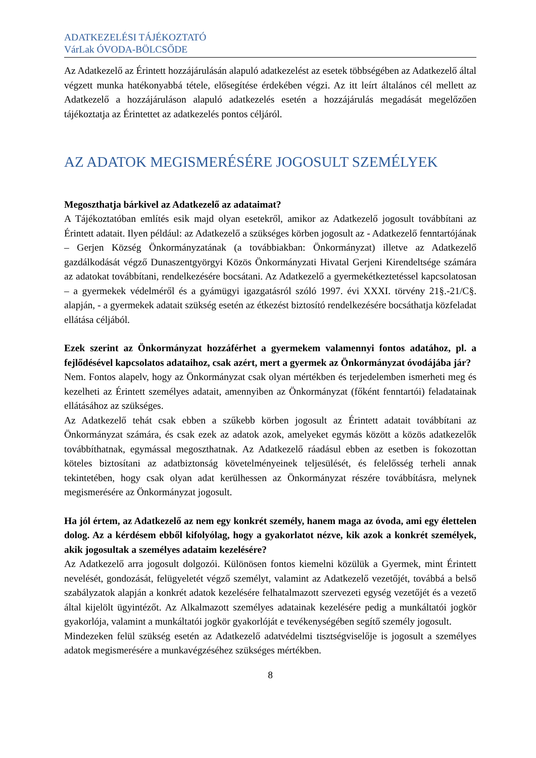ADATKEZELÉSI TÁJÉKOZTATÓ
VárLak ÓVODA-BÖLCSŐDE
Az Adatkezelő az Érintett hozzájárulásán alapuló adatkezelést az esetek többségében az Adatkezelő által végzett munka hatékonyabbá tétele, elősegítése érdekében végzi. Az itt leírt általános cél mellett az Adatkezelő a hozzájáruláson alapuló adatkezelés esetén a hozzájárulás megadását megelőzően tájékoztatja az Érintettet az adatkezelés pontos céljáról.
AZ ADATOK MEGISMERÉSÉRE JOGOSULT SZEMÉLYEK
Megoszthatja bárkivel az Adatkezelő az adataimat?
A Tájékoztatóban említés esik majd olyan esetekről, amikor az Adatkezelő jogosult továbbítani az Érintett adatait. Ilyen például: az Adatkezelő a szükséges körben jogosult az - Adatkezelő fenntartójának – Gerjen Község Önkormányzatának (a továbbiakban: Önkormányzat) illetve az Adatkezelő gazdálkodását végző Dunaszentgyörgyi Közös Önkormányzati Hivatal Gerjeni Kirendeltsége számára az adatokat továbbítani, rendelkezésére bocsátani. Az Adatkezelő a gyermekétkeztetéssel kapcsolatosan – a gyermekek védelméről és a gyámügyi igazgatásról szóló 1997. évi XXXI. törvény 21§.-21/C§. alapján, - a gyermekek adatait szükség esetén az étkezést biztosító rendelkezésére bocsáthatja közfeladat ellátása céljából.
Ezek szerint az Önkormányzat hozzáférhet a gyermekem valamennyi fontos adatához, pl. a fejlődésével kapcsolatos adataihoz, csak azért, mert a gyermek az Önkormányzat óvodájába jár?
Nem. Fontos alapelv, hogy az Önkormányzat csak olyan mértékben és terjedelemben ismerheti meg és kezelheti az Érintett személyes adatait, amennyiben az Önkormányzat (főként fenntartói) feladatainak ellátásához az szükséges.
Az Adatkezelő tehát csak ebben a szűkebb körben jogosult az Érintett adatait továbbítani az Önkormányzat számára, és csak ezek az adatok azok, amelyeket egymás között a közös adatkezelők továbbíthatnak, egymással megoszthatnak. Az Adatkezelő ráadásul ebben az esetben is fokozottan köteles biztosítani az adatbiztonság követelményeinek teljesülését, és felelősség terheli annak tekintetében, hogy csak olyan adat kerülhessen az Önkormányzat részére továbbításra, melynek megismerésére az Önkormányzat jogosult.
Ha jól értem, az Adatkezelő az nem egy konkrét személy, hanem maga az óvoda, ami egy élettelen dolog. Az a kérdésem ebből kifolyólag, hogy a gyakorlatot nézve, kik azok a konkrét személyek, akik jogosultak a személyes adataim kezelésére?
Az Adatkezelő arra jogosult dolgozói. Különösen fontos kiemelni közülük a Gyermek, mint Érintett nevelését, gondozását, felügyeletét végző személyt, valamint az Adatkezelő vezetőjét, továbbá a belső szabályzatok alapján a konkrét adatok kezelésére felhatalmazott szervezeti egység vezetőjét és a vezető által kijelölt ügyintézőt. Az Alkalmazott személyes adatainak kezelésére pedig a munkáltatói jogkör gyakorlója, valamint a munkáltatói jogkör gyakorlóját e tevékenységében segítő személy jogosult.
Mindezeken felül szükség esetén az Adatkezelő adatvédelmi tisztségviselője is jogosult a személyes adatok megismerésére a munkavégzéséhez szükséges mértékben.
8